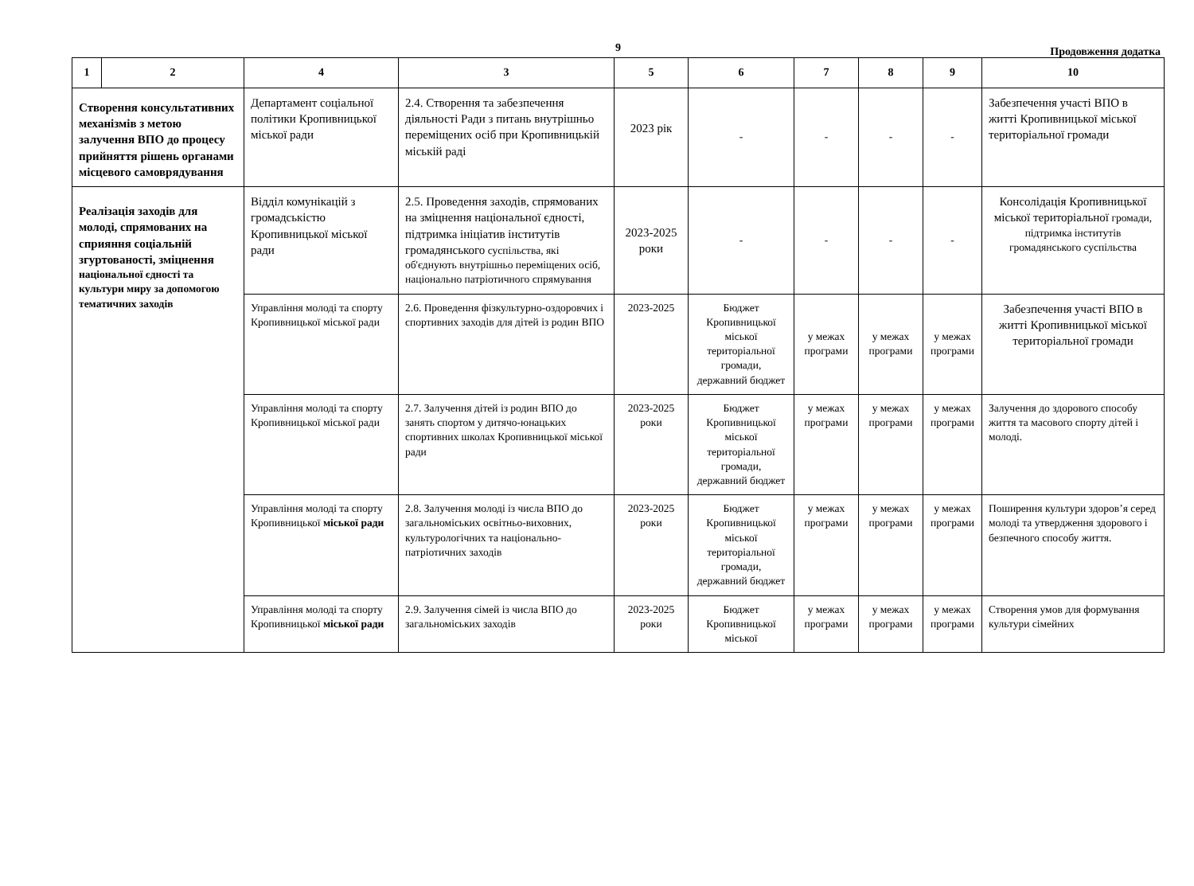9
Продовження додатка
| 1 | 2 | 4 | 3 | 5 | 6 | 7 | 8 | 9 | 10 |
| --- | --- | --- | --- | --- | --- | --- | --- | --- | --- |
| Створення консультативних механізмів з метою залучення ВПО до процесу прийняття рішень органами місцевого самоврядування | | Департамент соціальної політики Кропивницької міської ради | 2.4. Створення та забезпечення діяльності Ради з питань внутрішньо переміщених осіб при Кропивницькій міській раді | 2023 рік | - | - | - | - | Забезпечення участі ВПО в житті Кропивницької міської територіальної громади |
| Реалізація заходів для молоді, спрямованих на сприяння соціальній згуртованості, зміцнення національної єдності та культури миру за допомогою тематичних заходів | | Відділ комунікацій з громадськістю Кропивницької міської ради | 2.5. Проведення заходів, спрямованих на зміцнення національної єдності, підтримка ініціатив інститутів громадянського суспільства, які об'єднують внутрішньо переміщених осіб, національно патріотичного спрямування | 2023-2025 роки | - | - | - | - | Консолідація Кропивницької міської територіальної громади, підтримка інститутів громадянського суспільства |
| | | Управління молоді та спорту Кропивницької міської ради | 2.6. Проведення фізкультурно-оздоровчих і спортивних заходів для дітей із родин ВПО | 2023-2025 | Бюджет Кропивницької міської територіальної громади, державний бюджет | у межах програми | у межах програми | у межах програми | Забезпечення участі ВПО в житті Кропивницької міської територіальної громади |
| | | Управління молоді та спорту Кропивницької міської ради | 2.7. Залучення дітей із родин ВПО до занять спортом у дитячо-юнацьких спортивних школах Кропивницької міської ради | 2023-2025 роки | Бюджет Кропивницької міської територіальної громади, державний бюджет | у межах програми | у межах програми | у межах програми | Залучення до здорового способу життя та масового спорту дітей і молоді. |
| | | Управління молоді та спорту Кропивницької міської ради | 2.8. Залучення молоді із числа ВПО до загальноміських освітньо-виховних, культурологічних та національно-патріотичних заходів | 2023-2025 роки | Бюджет Кропивницької міської територіальної громади, державний бюджет | у межах програми | у межах програми | у межах програми | Поширення культури здоров’я серед молоді та утвердження здорового і безпечного способу життя. |
| | | Управління молоді та спорту Кропивницької міської ради | 2.9. Залучення сімей із числа ВПО до загальноміських заходів | 2023-2025 роки | Бюджет Кропивницької міської | у межах програми | у межах програми | у межах програми | Створення умов для формування культури сімейних |